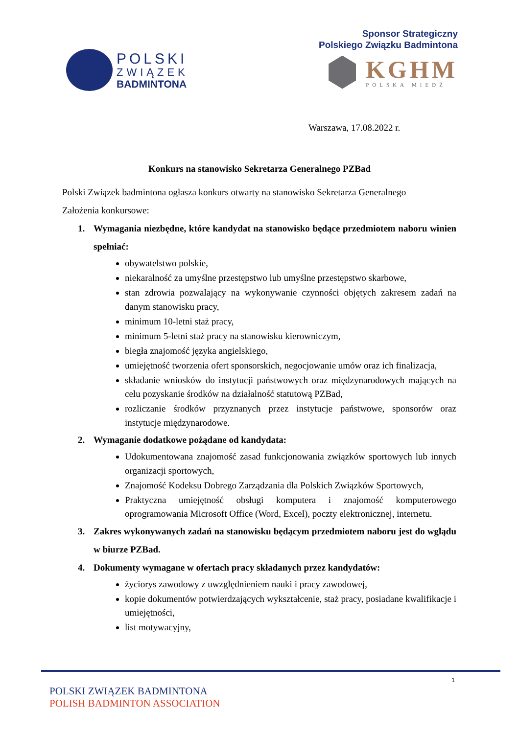POLSKI
ZWIĄZEK
BADMINTONA
Sponsor Strategiczny
Polskiego Związku Badmintona
KGHM
POLSKA MIEDŹ
Warszawa, 17.08.2022 r.
Konkurs na stanowisko Sekretarza Generalnego PZBad
Polski Związek badmintona ogłasza konkurs otwarty na stanowisko Sekretarza Generalnego
Założenia konkursowe:
1. Wymagania niezbędne, które kandydat na stanowisko będące przedmiotem naboru winien spełniać:
obywatelstwo polskie,
niekaralność za umyślne przestępstwo lub umyślne przestępstwo skarbowe,
stan zdrowia pozwalający na wykonywanie czynności objętych zakresem zadań na danym stanowisku pracy,
minimum 10-letni staż pracy,
minimum 5-letni staż pracy na stanowisku kierowniczym,
biegła znajomość języka angielskiego,
umiejętność tworzenia ofert sponsorskich, negocjowanie umów oraz ich finalizacja,
składanie wniosków do instytucji państwowych oraz międzynarodowych mających na celu pozyskanie środków na działalność statutową PZBad,
rozliczanie środków przyznanych przez instytucje państwowe, sponsorów oraz instytucje międzynarodowe.
2. Wymaganie dodatkowe pożądane od kandydata:
Udokumentowana znajomość zasad funkcjonowania związków sportowych lub innych organizacji sportowych,
Znajomość Kodeksu Dobrego Zarządzania dla Polskich Związków Sportowych,
Praktyczna umiejętność obsługi komputera i znajomość komputerowego oprogramowania Microsoft Office (Word, Excel), poczty elektronicznej, internetu.
3. Zakres wykonywanych zadań na stanowisku będącym przedmiotem naboru jest do wglądu w biurze PZBad.
4. Dokumenty wymagane w ofertach pracy składanych przez kandydatów:
życiorys zawodowy z uwzględnieniem nauki i pracy zawodowej,
kopie dokumentów potwierdzających wykształcenie, staż pracy, posiadane kwalifikacje i umiejętności,
list motywacyjny,
1
POLSKI ZWIĄZEK BADMINTONA
POLISH BADMINTON ASSOCIATION